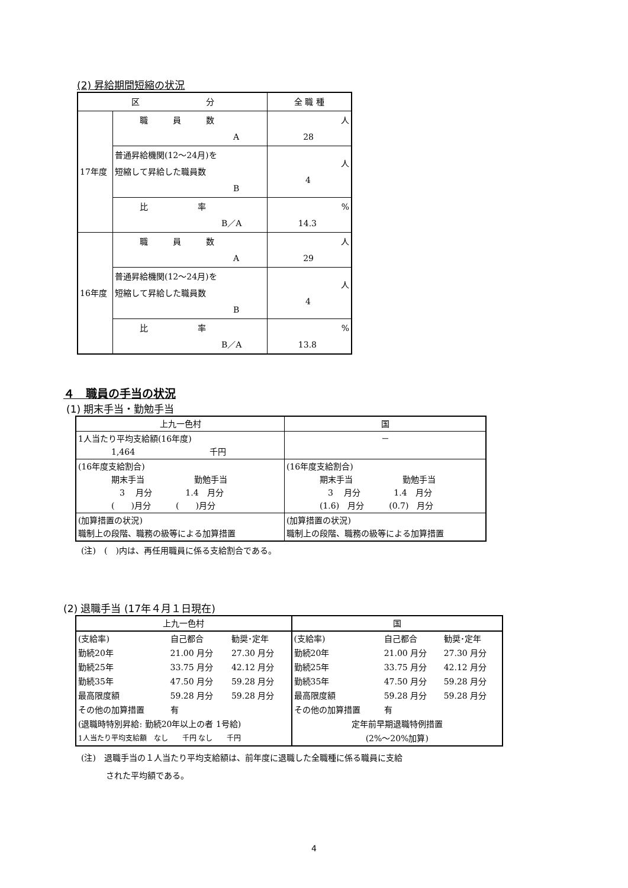(2) 昇給期間短縮の状況
| 区 分 | | 全 職 種 |
| 17年度 | 職 員 数 A | 人 28 |
| | 普通昇給機関(12～24月)を 短縮して昇給した職員数 B | 人 4 |
| | 比 率 B／A | % 14.3 |
| 16年度 | 職 員 数 A | 人 29 |
| | 普通昇給機関(12～24月)を 短縮して昇給した職員数 B | 人 4 |
| | 比 率 B／A | % 13.8 |
４　職員の手当の状況
(1) 期末手当・勤勉手当
| 上九一色村 | 国 |
| 1人当たり平均支給額(16年度) 1,464 千円 | － |
| (16年度支給割合) 期末手当 勤勉手当 3 月分 1.4 月分 ( )月分 ( )月分 | (16年度支給割合) 期末手当 勤勉手当 3 月分 1.4 月分 (1.6) 月分 (0.7) 月分 |
| (加算措置の状況) 職制上の段階、職務の級等による加算措置 | (加算措置の状況) 職制上の段階、職務の級等による加算措置 |
(注)　(　)内は、再任用職員に係る支給割合である。
(2) 退職手当 (17年４月１日現在)
| 上九一色村 | | | 国 | | |
| (支給率) | 自己都合 | 勧奨･定年 | (支給率) | 自己都合 | 勧奨･定年 |
| 勤続20年 | 21.00 月分 | 27.30 月分 | 勤続20年 | 21.00 月分 | 27.30 月分 |
| 勤続25年 | 33.75 月分 | 42.12 月分 | 勤続25年 | 33.75 月分 | 42.12 月分 |
| 勤続35年 | 47.50 月分 | 59.28 月分 | 勤続35年 | 47.50 月分 | 59.28 月分 |
| 最高限度額 | 59.28 月分 | 59.28 月分 | 最高限度額 | 59.28 月分 | 59.28 月分 |
| その他の加算措置 | 有 | | その他の加算措置 | 有 | |
| (退職時特別昇給: 勤続20年以上の者 1号給) | | | 定年前早期退職特例措置 | | |
| 1人当たり平均支給額 なし 千円 なし 千円 | | | (2%～20%加算) | | |
(注)　退職手当の１人当たり平均支給額は、前年度に退職した全職種に係る職員に支給
　　　された平均額である。
4